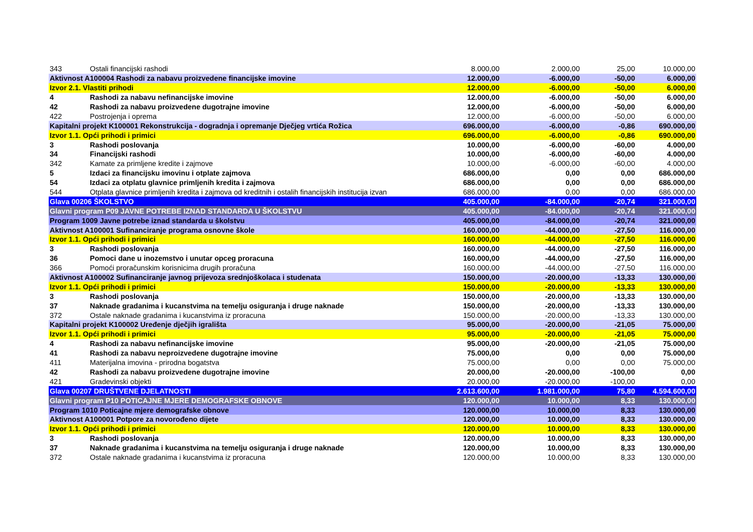| 343 | Ostali financijski rashodi | 8.000,00 | 2.000,00 | 25,00 | 10.000,00 |
| Aktivnost A100004 Rashodi za nabavu proizvedene financijske imovine | | 12.000,00 | -6.000,00 | -50,00 | 6.000,00 |
| Izvor 2.1. Vlastiti prihodi | | 12.000,00 | -6.000,00 | -50,00 | 6.000,00 |
| 4 | Rashodi za nabavu nefinancijske imovine | 12.000,00 | -6.000,00 | -50,00 | 6.000,00 |
| 42 | Rashodi za nabavu proizvedene dugotrajne imovine | 12.000,00 | -6.000,00 | -50,00 | 6.000,00 |
| 422 | Postrojenja i oprema | 12.000,00 | -6.000,00 | -50,00 | 6.000,00 |
| Kapitalni projekt K100001 Rekonstrukcija - dogradnja i opremanje Dječjeg vrtića Rožica | | 696.000,00 | -6.000,00 | -0,86 | 690.000,00 |
| Izvor 1.1. Opći prihodi i primici | | 696.000,00 | -6.000,00 | -0,86 | 690.000,00 |
| 3 | Rashodi poslovanja | 10.000,00 | -6.000,00 | -60,00 | 4.000,00 |
| 34 | Financijski rashodi | 10.000,00 | -6.000,00 | -60,00 | 4.000,00 |
| 342 | Kamate za primljene kredite i zajmove | 10.000,00 | -6.000,00 | -60,00 | 4.000,00 |
| 5 | Izdaci za financijsku imovinu i otplate zajmova | 686.000,00 | 0,00 | 0,00 | 686.000,00 |
| 54 | Izdaci za otplatu glavnice primljenih kredita i zajmova | 686.000,00 | 0,00 | 0,00 | 686.000,00 |
| 544 | Otplata glavnice primljenih kredita i zajmova od kreditnih i ostalih financijskih institucija izvan | 686.000,00 | 0,00 | 0,00 | 686.000,00 |
| Glava 00206 ŠKOLSTVO | | 405.000,00 | -84.000,00 | -20,74 | 321.000,00 |
| Glavni program P09 JAVNE POTREBE IZNAD STANDARDA U ŠKOLSTVU | | 405.000,00 | -84.000,00 | -20,74 | 321.000,00 |
| Program 1009 Javne potrebe iznad standarda u školstvu | | 405.000,00 | -84.000,00 | -20,74 | 321.000,00 |
| Aktivnost A100001 Sufinanciranje programa osnovne škole | | 160.000,00 | -44.000,00 | -27,50 | 116.000,00 |
| Izvor 1.1. Opći prihodi i primici | | 160.000,00 | -44.000,00 | -27,50 | 116.000,00 |
| 3 | Rashodi poslovanja | 160.000,00 | -44.000,00 | -27,50 | 116.000,00 |
| 36 | Pomoci dane u inozemstvo i unutar opceg proracuna | 160.000,00 | -44.000,00 | -27,50 | 116.000,00 |
| 366 | Pomoći proračunskim korisnicima drugih proračuna | 160.000,00 | -44.000,00 | -27,50 | 116.000,00 |
| Aktivnost A100002 Sufinanciranje javnog prijevoza srednjoškolaca i studenata | | 150.000,00 | -20.000,00 | -13,33 | 130.000,00 |
| Izvor 1.1. Opći prihodi i primici | | 150.000,00 | -20.000,00 | -13,33 | 130.000,00 |
| 3 | Rashodi poslovanja | 150.000,00 | -20.000,00 | -13,33 | 130.000,00 |
| 37 | Naknade gradanima i kucanstvima na temelju osiguranja i druge naknade | 150.000,00 | -20.000,00 | -13,33 | 130.000,00 |
| 372 | Ostale naknade gradanima i kucanstvima iz proracuna | 150.000,00 | -20.000,00 | -13,33 | 130.000,00 |
| Kapitalni projekt K100002 Uređenje dječjih igrališta | | 95.000,00 | -20.000,00 | -21,05 | 75.000,00 |
| Izvor 1.1. Opći prihodi i primici | | 95.000,00 | -20.000,00 | -21,05 | 75.000,00 |
| 4 | Rashodi za nabavu nefinancijske imovine | 95.000,00 | -20.000,00 | -21,05 | 75.000,00 |
| 41 | Rashodi za nabavu neproizvedene dugotrajne imovine | 75.000,00 | 0,00 | 0,00 | 75.000,00 |
| 411 | Materijalna imovina - prirodna bogatstva | 75.000,00 | 0,00 | 0,00 | 75.000,00 |
| 42 | Rashodi za nabavu proizvedene dugotrajne imovine | 20.000,00 | -20.000,00 | -100,00 | 0,00 |
| 421 | Gradevinski objekti | 20.000,00 | -20.000,00 | -100,00 | 0,00 |
| Glava 00207 DRUŠTVENE DJELATNOSTI | | 2.613.600,00 | 1.981.000,00 | 75,80 | 4.594.600,00 |
| Glavni program P10 POTICAJNE MJERE DEMOGRAFSKE OBNOVE | | 120.000,00 | 10.000,00 | 8,33 | 130.000,00 |
| Program 1010 Poticajne mjere demografske obnove | | 120.000,00 | 10.000,00 | 8,33 | 130.000,00 |
| Aktivnost A100001 Potpore za novorođeno dijete | | 120.000,00 | 10.000,00 | 8,33 | 130.000,00 |
| Izvor 1.1. Opći prihodi i primici | | 120.000,00 | 10.000,00 | 8,33 | 130.000,00 |
| 3 | Rashodi poslovanja | 120.000,00 | 10.000,00 | 8,33 | 130.000,00 |
| 37 | Naknade gradanima i kucanstvima na temelju osiguranja i druge naknade | 120.000,00 | 10.000,00 | 8,33 | 130.000,00 |
| 372 | Ostale naknade gradanima i kucanstvima iz proracuna | 120.000,00 | 10.000,00 | 8,33 | 130.000,00 |